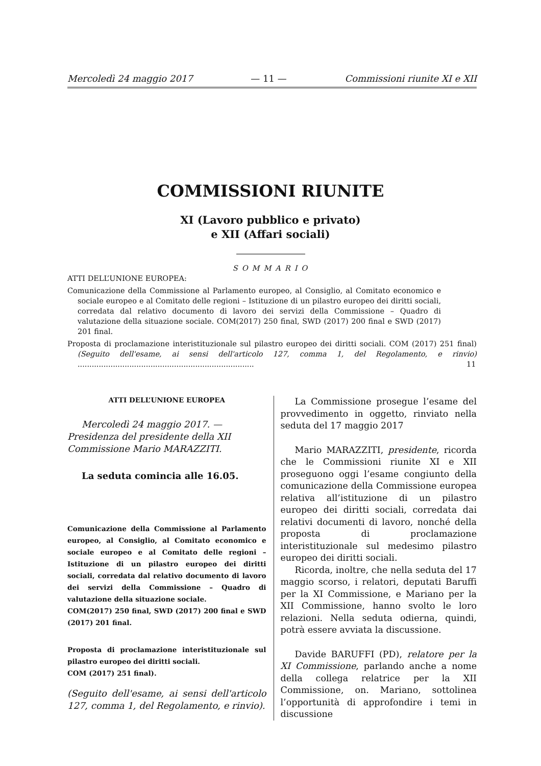Mercoledì 24 maggio 2017 — 11 — Commissioni riunite XI e XII
COMMISSIONI RIUNITE
XI (Lavoro pubblico e privato)
e XII (Affari sociali)
SOMMARIO
ATTI DELL’UNIONE EUROPEA:
Comunicazione della Commissione al Parlamento europeo, al Consiglio, al Comitato economico e sociale europeo e al Comitato delle regioni – Istituzione di un pilastro europeo dei diritti sociali, corredata dal relativo documento di lavoro dei servizi della Commissione – Quadro di valutazione della situazione sociale. COM(2017) 250 final, SWD (2017) 200 final e SWD (2017) 201 final.
Proposta di proclamazione interistituzionale sul pilastro europeo dei diritti sociali. COM (2017) 251 final) (Seguito dell'esame, ai sensi dell'articolo 127, comma 1, del Regolamento, e rinvio) ........................................................................... 11
ATTI DELL’UNIONE EUROPEA
Mercoledì 24 maggio 2017. — Presidenza del presidente della XII Commissione Mario MARAZZITI.
La seduta comincia alle 16.05.
Comunicazione della Commissione al Parlamento europeo, al Consiglio, al Comitato economico e sociale europeo e al Comitato delle regioni – Istituzione di un pilastro europeo dei diritti sociali, corredata dal relativo documento di lavoro dei servizi della Commissione – Quadro di valutazione della situazione sociale.
COM(2017) 250 final, SWD (2017) 200 final e SWD (2017) 201 final.
Proposta di proclamazione interistituzionale sul pilastro europeo dei diritti sociali.
COM (2017) 251 final).
(Seguito dell'esame, ai sensi dell'articolo 127, comma 1, del Regolamento, e rinvio).
La Commissione prosegue l’esame del provvedimento in oggetto, rinviato nella seduta del 17 maggio 2017
Mario MARAZZITI, presidente, ricorda che le Commissioni riunite XI e XII proseguono oggi l’esame congiunto della comunicazione della Commissione europea relativa all’istituzione di un pilastro europeo dei diritti sociali, corredata dai relativi documenti di lavoro, nonché della proposta di proclamazione interistituzionale sul medesimo pilastro europeo dei diritti sociali.
Ricorda, inoltre, che nella seduta del 17 maggio scorso, i relatori, deputati Baruffi per la XI Commissione, e Mariano per la XII Commissione, hanno svolto le loro relazioni. Nella seduta odierna, quindi, potrà essere avviata la discussione.
Davide BARUFFI (PD), relatore per la XI Commissione, parlando anche a nome della collega relatrice per la XII Commissione, on. Mariano, sottolinea l’opportunità di approfondire i temi in discussione